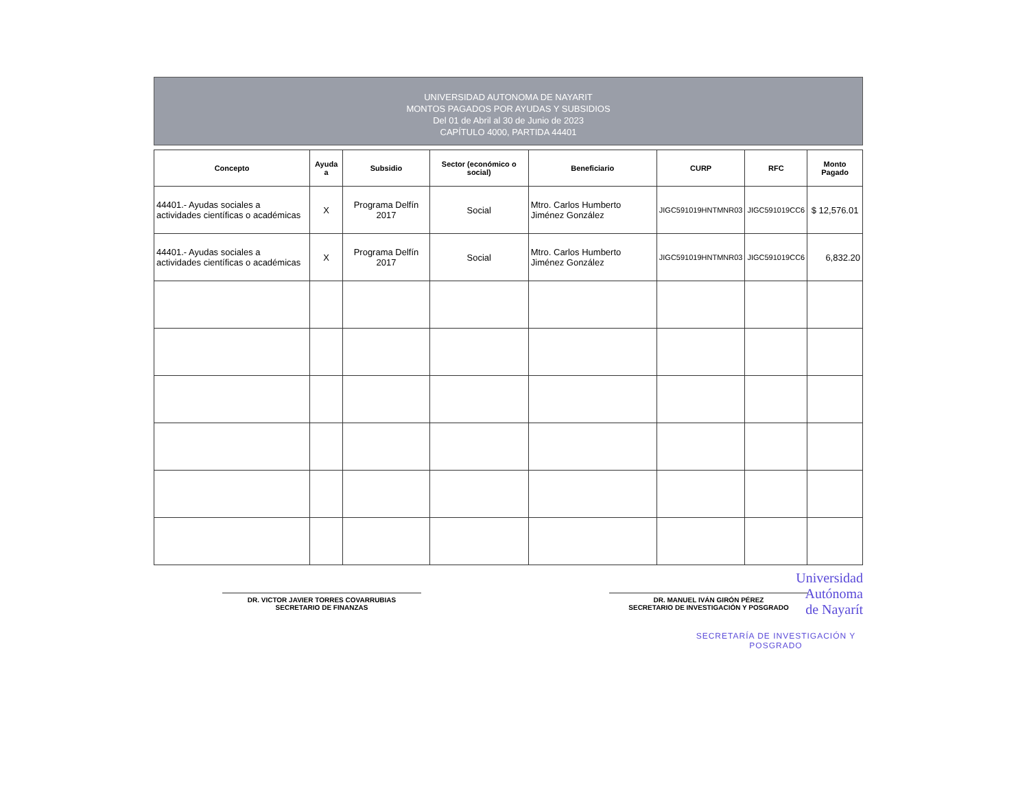UNIVERSIDAD AUTONOMA DE NAYARIT
MONTOS PAGADOS POR AYUDAS Y SUBSIDIOS
Del 01 de Abril al 30 de Junio de 2023
CAPÍTULO 4000, PARTIDA 44401
| Concepto | Ayuda a | Subsidio | Sector (económico o social) | Beneficiario | CURP | RFC | Monto Pagado |
| --- | --- | --- | --- | --- | --- | --- | --- |
| 44401.- Ayudas sociales a actividades científicas o académicas | X | Programa Delfín 2017 | Social | Mtro. Carlos Humberto Jiménez González | JIGC591019HNTMNR03 | JIGC591019CC6 | $ 12,576.01 |
| 44401.- Ayudas sociales a actividades científicas o académicas | X | Programa Delfín 2017 | Social | Mtro. Carlos Humberto Jiménez González | JIGC591019HNTMNR03 | JIGC591019CC6 | 6,832.20 |
DR. VICTOR JAVIER TORRES COVARRUBIAS
SECRETARIO DE FINANZAS
DR. MANUEL IVÁN GIRÓN PÉREZ
SECRETARIO DE INVESTIGACIÓN Y POSGRADO
Universidad
Autónoma
de Nayarít
SECRETARÍA DE INVESTIGACIÓN Y POSGRADO